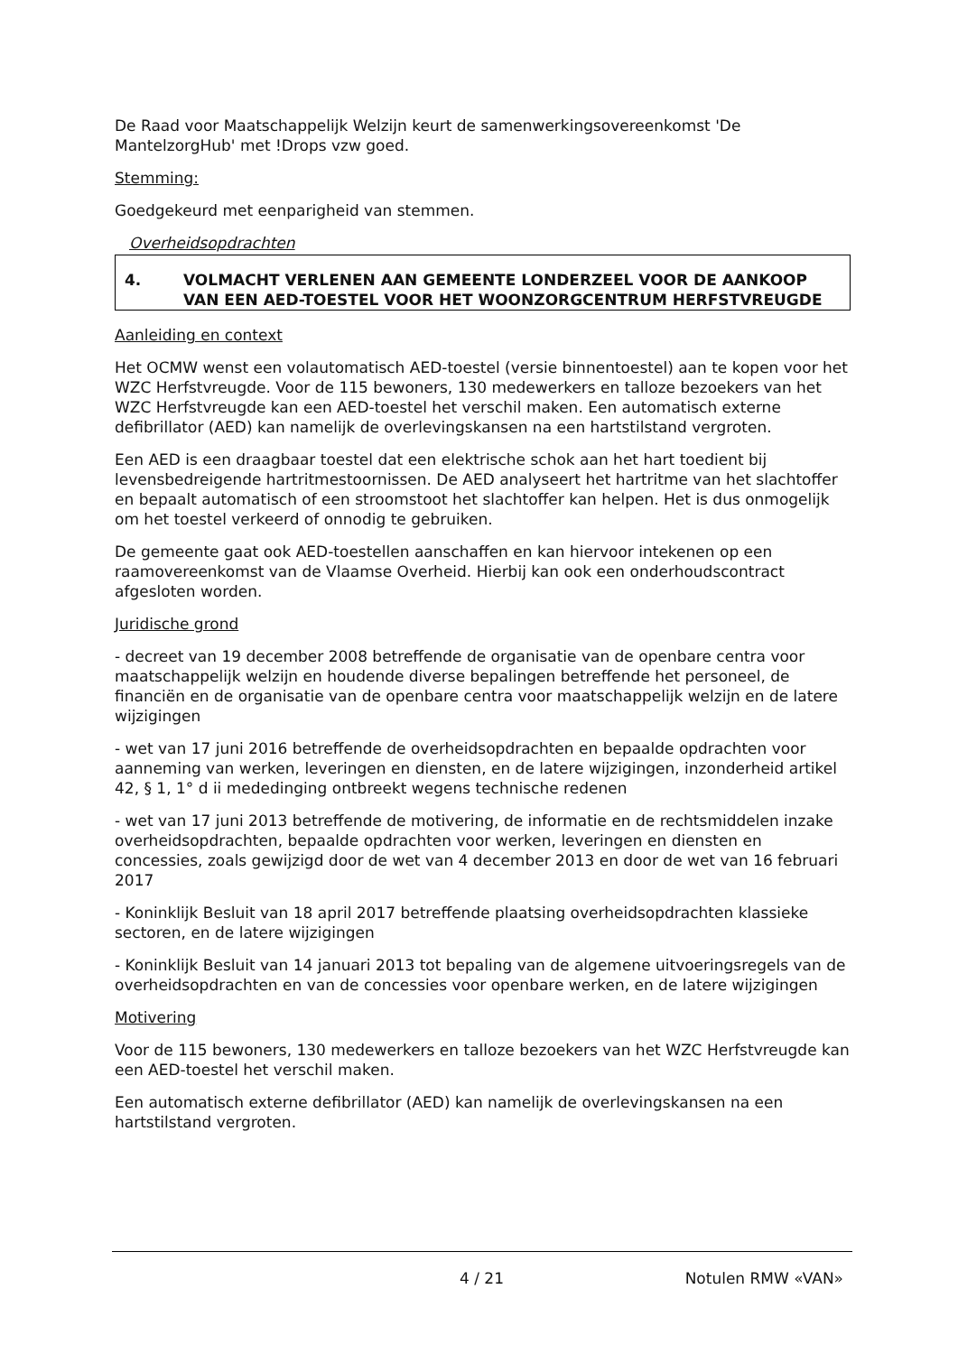De Raad voor Maatschappelijk Welzijn keurt de samenwerkingsovereenkomst 'De MantelzorgHub' met !Drops vzw goed.
Stemming:
Goedgekeurd met eenparigheid van stemmen.
Overheidsopdrachten
4. VOLMACHT VERLENEN AAN GEMEENTE LONDERZEEL VOOR DE AANKOOP VAN EEN AED-TOESTEL VOOR HET WOONZORGCENTRUM HERFSTVREUGDE
Aanleiding en context
Het OCMW wenst een volautomatisch AED-toestel (versie binnentoestel) aan te kopen voor het WZC Herfstvreugde. Voor de 115 bewoners, 130 medewerkers en talloze bezoekers van het WZC Herfstvreugde kan een AED-toestel het verschil maken. Een automatisch externe defibrillator (AED) kan namelijk de overlevingskansen na een hartstilstand vergroten.
Een AED is een draagbaar toestel dat een elektrische schok aan het hart toedient bij levensbedreigende hartritmestoornissen. De AED analyseert het hartritme van het slachtoffer en bepaalt automatisch of een stroomstoot het slachtoffer kan helpen. Het is dus onmogelijk om het toestel verkeerd of onnodig te gebruiken.
De gemeente gaat ook AED-toestellen aanschaffen en kan hiervoor intekenen op een raamovereenkomst van de Vlaamse Overheid. Hierbij kan ook een onderhoudscontract afgesloten worden.
Juridische grond
- decreet van 19 december 2008 betreffende de organisatie van de openbare centra voor maatschappelijk welzijn en houdende diverse bepalingen betreffende het personeel, de financiën en de organisatie van de openbare centra voor maatschappelijk welzijn en de latere wijzigingen
- wet van 17 juni 2016 betreffende de overheidsopdrachten en bepaalde opdrachten voor aanneming van werken, leveringen en diensten, en de latere wijzigingen, inzonderheid artikel 42, § 1, 1° d ii mededinging ontbreekt wegens technische redenen
- wet van 17 juni 2013 betreffende de motivering, de informatie en de rechtsmiddelen inzake overheidsopdrachten, bepaalde opdrachten voor werken, leveringen en diensten en concessies, zoals gewijzigd door de wet van 4 december 2013 en door de wet van 16 februari 2017
- Koninklijk Besluit van 18 april 2017 betreffende plaatsing overheidsopdrachten klassieke sectoren, en de latere wijzigingen
- Koninklijk Besluit van 14 januari 2013 tot bepaling van de algemene uitvoeringsregels van de overheidsopdrachten en van de concessies voor openbare werken, en de latere wijzigingen
Motivering
Voor de 115 bewoners, 130 medewerkers en talloze bezoekers van het WZC Herfstvreugde kan een AED-toestel het verschil maken.
Een automatisch externe defibrillator (AED) kan namelijk de overlevingskansen na een hartstilstand vergroten.
4 / 21 Notulen RMW «VAN»